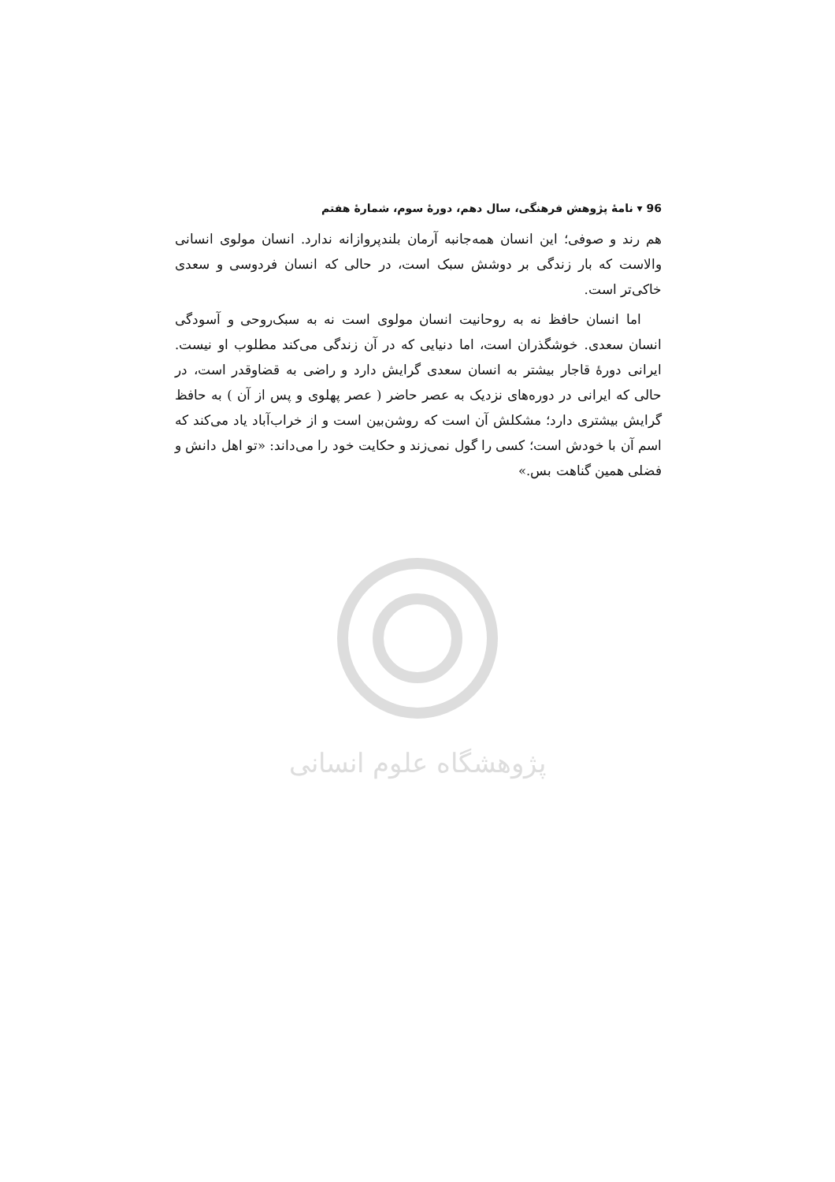پژوهشگاه علوم انسانی
96 ▾ نامهٔ پژوهش فرهنگی، سال دهم، دورهٔ سوم، شمارهٔ هفتم
هم رند و صوفی؛ این انسان همه‌جانبه آرمان بلندپروازانه ندارد. انسان مولوی انسانی والاست که بار زندگی بر دوشش سبک است، در حالی که انسان فردوسی و سعدی خاکی‌تر است.
اما انسان حافظ نه به روحانیت انسان مولوی است نه به سبک‌روحی و آسودگی انسان سعدی. خوشگذران است، اما دنیایی که در آن زندگی می‌کند مطلوب او نیست. ایرانی دورهٔ قاجار بیشتر به انسان سعدی گرایش دارد و راضی به قضاوقدر است، در حالی که ایرانی در دوره‌های نزدیک به عصر حاضر ( عصر پهلوی و پس از آن ) به حافظ گرایش بیشتری دارد؛ مشکلش آن است که روشن‌بین است و از خراب‌آباد یاد می‌کند که اسم آن با خودش است؛ کسی را گول نمی‌زند و حکایت خود را می‌داند: «تو اهل دانش و فضلی همین گناهت بس.»